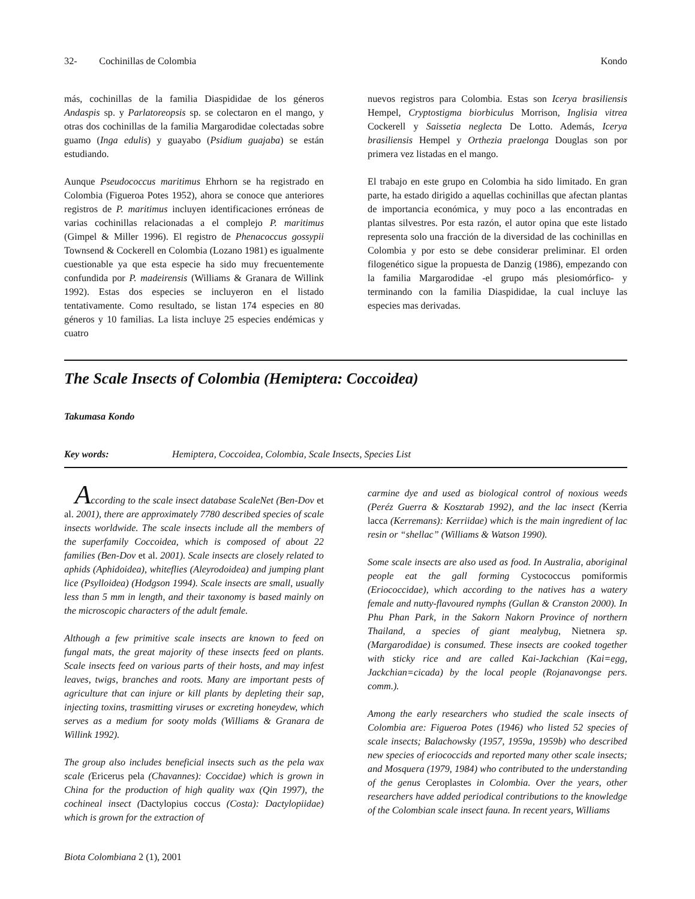32- Cochinillas de Colombia Kondo
más, cochinillas de la familia Diaspididae de los géneros Andaspis sp. y Parlatoreopsis sp. se colectaron en el mango, y otras dos cochinillas de la familia Margarodidae colectadas sobre guamo (Inga edulis) y guayabo (Psidium guajaba) se están estudiando.
Aunque Pseudococcus maritimus Ehrhorn se ha registrado en Colombia (Figueroa Potes 1952), ahora se conoce que anteriores registros de P. maritimus incluyen identificaciones erróneas de varias cochinillas relacionadas a el complejo P. maritimus (Gimpel & Miller 1996). El registro de Phenacoccus gossypii Townsend & Cockerell en Colombia (Lozano 1981) es igualmente cuestionable ya que esta especie ha sido muy frecuentemente confundida por P. madeirensis (Williams & Granara de Willink 1992). Estas dos especies se incluyeron en el listado tentativamente. Como resultado, se listan 174 especies en 80 géneros y 10 familias. La lista incluye 25 especies endémicas y cuatro
nuevos registros para Colombia. Estas son Icerya brasiliensis Hempel, Cryptostigma biorbiculus Morrison, Inglisia vitrea Cockerell y Saissetia neglecta De Lotto. Además, Icerya brasiliensis Hempel y Orthezia praelonga Douglas son por primera vez listadas en el mango.
El trabajo en este grupo en Colombia ha sido limitado. En gran parte, ha estado dirigido a aquellas cochinillas que afectan plantas de importancia económica, y muy poco a las encontradas en plantas silvestres. Por esta razón, el autor opina que este listado representa solo una fracción de la diversidad de las cochinillas en Colombia y por esto se debe considerar preliminar. El orden filogenético sigue la propuesta de Danzig (1986), empezando con la familia Margarodidae -el grupo más plesiomórfico- y terminando con la familia Diaspididae, la cual incluye las especies mas derivadas.
The Scale Insects of Colombia (Hemiptera: Coccoidea)
Takumasa Kondo
Key words: Hemiptera, Coccoidea, Colombia, Scale Insects, Species List
According to the scale insect database ScaleNet (Ben-Dov et al. 2001), there are approximately 7780 described species of scale insects worldwide. The scale insects include all the members of the superfamily Coccoidea, which is composed of about 22 families (Ben-Dov et al. 2001). Scale insects are closely related to aphids (Aphidoidea), whiteflies (Aleyrodoidea) and jumping plant lice (Psylloidea) (Hodgson 1994). Scale insects are small, usually less than 5 mm in length, and their taxonomy is based mainly on the microscopic characters of the adult female.
Although a few primitive scale insects are known to feed on fungal mats, the great majority of these insects feed on plants. Scale insects feed on various parts of their hosts, and may infest leaves, twigs, branches and roots. Many are important pests of agriculture that can injure or kill plants by depleting their sap, injecting toxins, trasmitting viruses or excreting honeydew, which serves as a medium for sooty molds (Williams & Granara de Willink 1992).
The group also includes beneficial insects such as the pela wax scale (Ericerus pela (Chavannes): Coccidae) which is grown in China for the production of high quality wax (Qin 1997), the cochineal insect (Dactylopius coccus (Costa): Dactylopiidae) which is grown for the extraction of
carmine dye and used as biological control of noxious weeds (Peréz Guerra & Kosztarab 1992), and the lac insect (Kerria lacca (Kerremans): Kerriidae) which is the main ingredient of lac resin or “shellac” (Williams & Watson 1990).
Some scale insects are also used as food. In Australia, aboriginal people eat the gall forming Cystococcus pomiformis (Eriococcidae), which according to the natives has a watery female and nutty-flavoured nymphs (Gullan & Cranston 2000). In Phu Phan Park, in the Sakorn Nakorn Province of northern Thailand, a species of giant mealybug, Nietnera sp. (Margarodidae) is consumed. These insects are cooked together with sticky rice and are called Kai-Jackchian (Kai=egg, Jackchian=cicada) by the local people (Rojanavongse pers. comm.).
Among the early researchers who studied the scale insects of Colombia are: Figueroa Potes (1946) who listed 52 species of scale insects; Balachowsky (1957, 1959a, 1959b) who described new species of eriococcids and reported many other scale insects; and Mosquera (1979, 1984) who contributed to the understanding of the genus Ceroplastes in Colombia. Over the years, other researchers have added periodical contributions to the knowledge of the Colombian scale insect fauna. In recent years, Williams
Biota Colombiana 2 (1), 2001